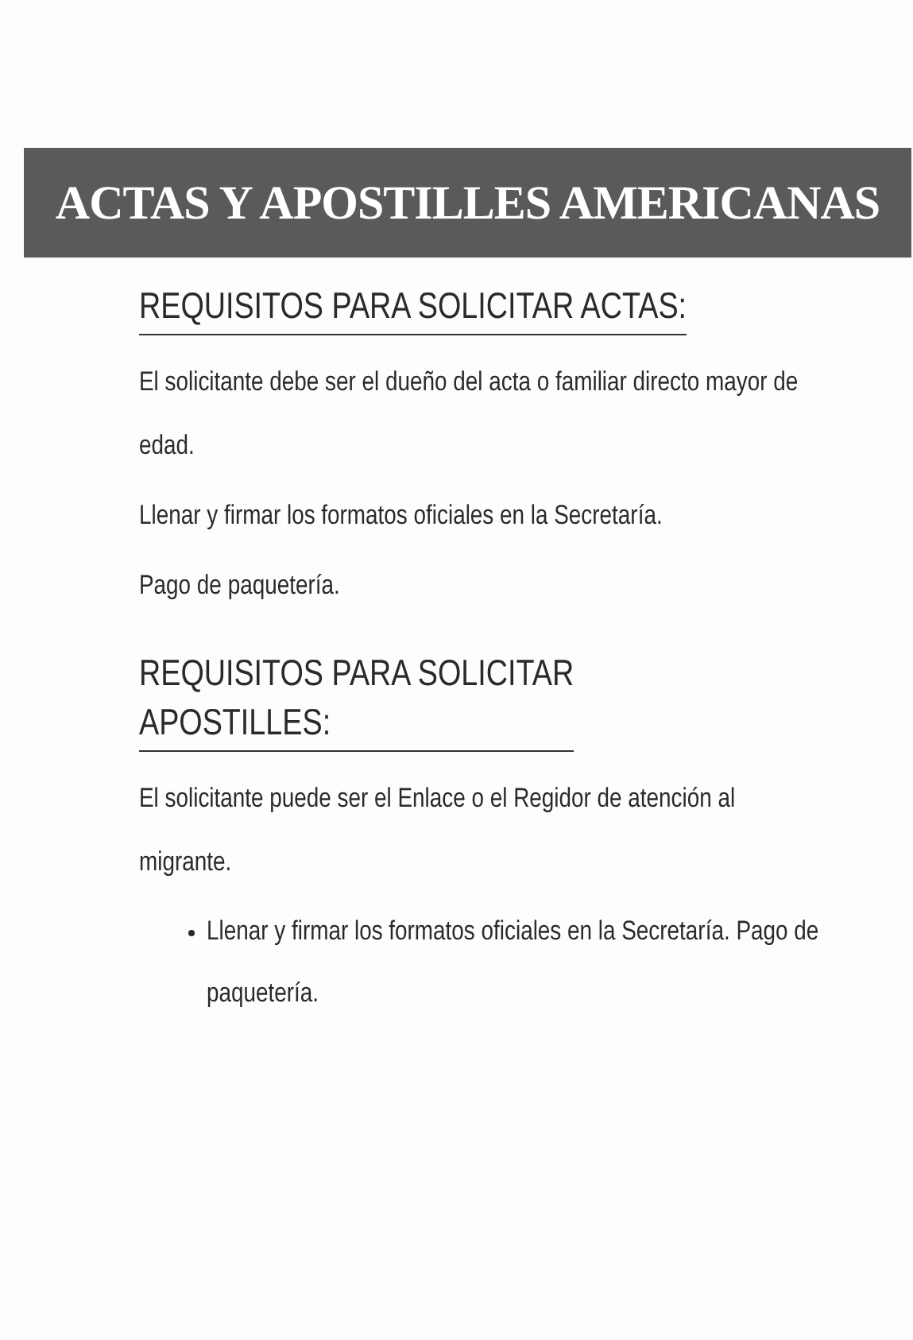ACTAS Y APOSTILLES AMERICANAS
REQUISITOS PARA SOLICITAR ACTAS:
El solicitante debe ser el dueño del acta o familiar directo mayor de edad.
Llenar y firmar los formatos oficiales en la Secretaría.
Pago de paquetería.
REQUISITOS PARA SOLICITAR
APOSTILLES:
El solicitante puede ser el Enlace o el Regidor de atención al migrante.
Llenar y firmar los formatos oficiales en la Secretaría. Pago de paquetería.